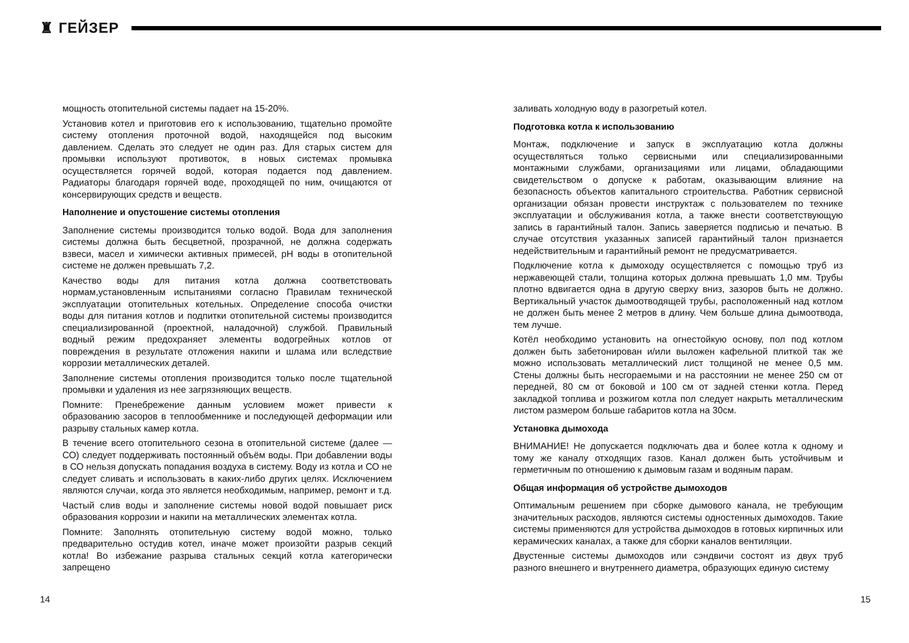♜ ГЕЙЗЕР
мощность отопительной системы падает на 15-20%.
Установив котел и приготовив его к использованию, тщательно промойте систему отопления проточной водой, находящейся под высоким давлением. Сделать это следует не один раз. Для старых систем для промывки используют противоток, в новых системах промывка осуществляется горячей водой, которая подается под давлением. Радиаторы благодаря горячей воде, проходящей по ним, очищаются от консервирующих средств и веществ.
Наполнение и опустошение системы отопления
Заполнение системы производится только водой. Вода для заполнения системы должна быть бесцветной, прозрачной, не должна содержать взвеси, масел и химически активных примесей, pH воды в отопительной системе не должен превышать 7,2.
Качество воды для питания котла должна соответствовать нормам,установленным испытаниями согласно Правилам технической эксплуатации отопительных котельных. Определение способа очистки воды для питания котлов и подпитки отопительной системы производится специализированной (проектной, наладочной) службой. Правильный водный режим предохраняет элементы водогрейных котлов от повреждения в результате отложения накипи и шлама или вследствие коррозии металлических деталей.
Заполнение системы отопления производится только после тщательной промывки и удаления из нее загрязняющих веществ.
Помните: Пренебрежение данным условием может привести к образованию засоров в теплообменнике и последующей деформации или разрыву стальных камер котла.
В течение всего отопительного сезона в отопительной системе (далее — СО) следует поддерживать постоянный объём воды. При добавлении воды в СО нельзя допускать попадания воздуха в систему. Воду из котла и СО не следует сливать и использовать в каких-либо других целях. Исключением являются случаи, когда это является необходимым, например, ремонт и т.д.
Частый слив воды и заполнение системы новой водой повышает риск образования коррозии и накипи на металлических элементах котла.
Помните: Заполнять отопительную систему водой можно, только предварительно остудив котел, иначе может произойти разрыв секций котла! Во избежание разрыва стальных секций котла категорически запрещено
заливать холодную воду в разогретый котел.
Подготовка котла к использованию
Монтаж, подключение и запуск в эксплуатацию котла должны осуществляться только сервисными или специализированными монтажными службами, организациями или лицами, обладающими свидетельством о допуске к работам, оказывающим влияние на безопасность объектов капитального строительства. Работник сервисной организации обязан провести инструктаж с пользователем по технике эксплуатации и обслуживания котла, а также внести соответствующую запись в гарантийный талон. Запись заверяется подписью и печатью. В случае отсутствия указанных записей гарантийный талон признается недействительным и гарантийный ремонт не предусматривается.
Подключение котла к дымоходу осуществляется с помощью труб из нержавеющей стали, толщина которых должна превышать 1,0 мм. Трубы плотно вдвигается одна в другую сверху вниз, зазоров быть не должно. Вертикальный участок дымоотводящей трубы, расположенный над котлом не должен быть менее 2 метров в длину. Чем больше длина дымоотвода, тем лучше.
Котёл необходимо установить на огнестойкую основу, пол под котлом должен быть забетонирован и/или выложен кафельной плиткой так же можно использовать металлический лист толщиной не менее 0,5 мм. Стены должны быть несгораемыми и на расстоянии не менее 250 см от передней, 80 см от боковой и 100 см от задней стенки котла. Перед закладкой топлива и розжигом котла пол следует накрыть металлическим листом размером больше габаритов котла на 30см.
Установка дымохода
ВНИМАНИЕ! Не допускается подключать два и более котла к одному и тому же каналу отходящих газов. Канал должен быть устойчивым и герметичным по отношению к дымовым газам и водяным парам.
Общая информация об устройстве дымоходов
Оптимальным решением при сборке дымового канала, не требующим значительных расходов, являются системы одностенных дымоходов. Такие системы применяются для устройства дымоходов в готовых кирпичных или керамических каналах, а также для сборки каналов вентиляции.
Двустенные системы дымоходов или сэндвичи состоят из двух труб разного внешнего и внутреннего диаметра, образующих единую систему
14 15